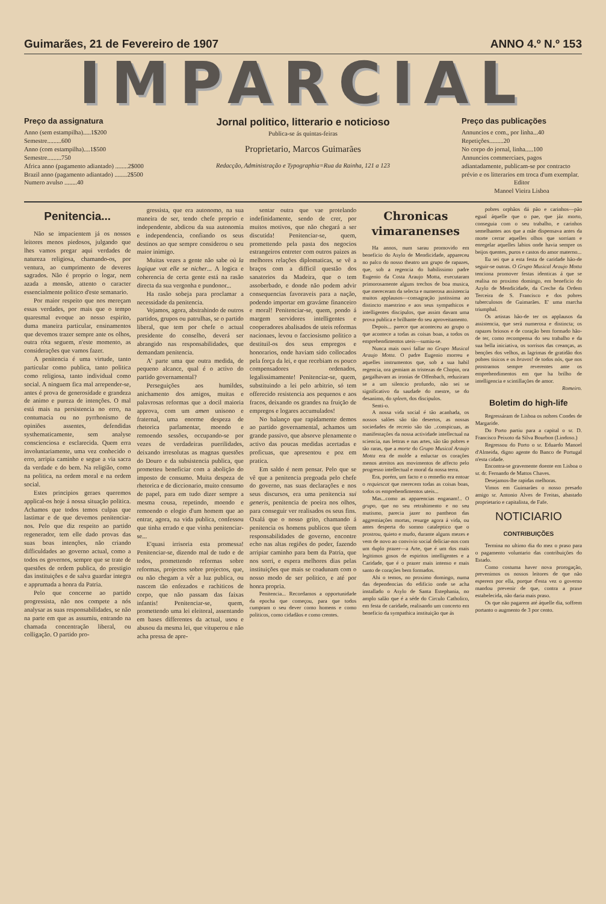Guimarães, 21 de Fevereiro de 1907 ANNO 4.º N.º 153
IMPARCIAL
Preço da assignatura
Anno (sem estampilha).....1$200
Semestre.........600
Anno (com estampilha)....1$500
Semestre.........750
Africa anno (pagamento adiantado) ........2$000
Brazil anno (pagamento adiantado) ........2$500
Numero avulso ........40
Jornal politico, litterario e noticioso
Publica-se ás quintas-feiras
Proprietario, Marcos Guimarães
Redacção, Administração e Typographia=Rua da Rainha, 121 a 123
Preço das publicações
Annuncios e com., por linha...40
Repetições.........20
No corpo do jornal, linha.....100
Annuncios commerciaes, pagos adiantadamente, publicam-se por contracto prévio e os litterarios em troca d'um exemplar.
Editor
Manoel Vieira Lisboa
Penitencia...
Não se impacientem já os nossos leitores menos piedosos, julgando que lhes vamos pregar aqui verdades de natureza religiosa, chamando-os, por ventura, ao cumprimento de deveres sagrados. Não é proprio o logar, nem azada a monsão, attento o caracter essencialmente politico d'este semanario.
Por maior respeito que nos mereçam essas verdades, por mais que o tempo quaresmal evoque ao nosso espirito, duma maneira particular, ensinamentos que devemos trazer sempre ante os olhos, outra róta seguem, n'este momento, as considerações que vamos fazer.
A penitencia é uma virtude, tanto particular como publica, tanto politica como religiosa, tanto individual como social. A ninguem fica mal arrepender-se, antes é prova de generosidade e grandeza de animo e pureza de intenções. O mal está mais na persistencia no erro, na contumacia ou no pyrrhonismo de opiniões assentes, defendidas systhematicamente, sem analyse conscienciosa e esclarecida. Quem erra involuntariamente, uma vez conhecido o erro, arripia caminho e segue a via sacra da verdade e do bem. Na religião, como na politica, na ordem moral e na ordem social.
Estes principios geraes queremos applical-os hoje á nossa situação politica. Achamos que todos temos culpas que lastimar e de que devemos penitenciar-nos. Pelo que diz respeito ao partido regenerador, tem elle dado provas das suas boas intenções, não criando difficuldades ao governo actual, como a todos os governos, sempre que se trate de questões de ordem publica, do prestigio das instituições e de salva guardar integra e apprumada a honra da Patria.
Pelo que concerne ao partido progressista, não nos compete a nós analysar as suas responsabilidades, se não na parte em que as assumiu, entrando na chamada concentração liberal, ou colligação. O partido pro-
gressista, que era autonomo, na sua maneira de ser, tendo chefe proprio e independente, abdicou da sua autonomia e independencia, confiando os seus destinos ao que sempre considerou o seu maior inimigo.
Muitas vezes a gente não sabe où la logique vat elle se nicher... A logica e coherencia de certa gente está na rasão directa da sua vergonha e pundonor...
Ha rasão sobeja para proclamar a necessidade da penitencia.
Vejamos, agora, abstrahindo de outros partidos, grupos ou patrulhas, se o partido liberal, que tem por chefe o actual presidente do conselho, deverá ser abrangido nas responsabilidades, que demandam penitencia.
A' parte uma que outra medida, de pequeno alcance, qual é o activo do partido governamental?
Perseguições aos humildes, anichamento dos amigos, muitas e palavrosas reformas que a docil maioria approva, com um amen unisono e fraternal, uma enorme despeza de rhetorica parlamentar, moendo e remoendo sessões, occupando-se por vezes de verdadeiras puerilidades, deixando irresolutas as magnas questões do Douro e da subsistencia publica, que prometteu beneficiar com a abolição do imposto de consumo. Muita despeza de rhetorica e de diccionario, muito consumo de papel, para em tudo dizer sempre a mesma cousa, repetindo, moendo e remoendo o elogio d'um homem que ao entrar, agora, na vida publica, confessou que tinha errado e que vinha penitenciar-se...
E'quasi irrisoria esta promessa! Penitenciar-se, dizendo mal de tudo e de todos, promettendo reformas sobre reformas, projectos sobre projectos, que, ou não chegam a vêr a luz publica, ou nascem tão enfezados e rachiticos de corpo, que não passam das faixas infantis! Penitenciar-se, quem, promettendo uma lei eleitoral, assentando em bases differentes da actual, usou e abusou da mesma lei, que vituperou e não acha pressa de apre-
sentar outra que vae protelando indefinidamente, sendo de crer, por muitos motivos, que não chegará a ser discutida! Penitenciar-se, quem, promettendo pela pasta dos negocios estrangeiros entreter com outros paizes as melhores relações diplomaticas, se vê a braços com a difficil questão dos sanatorios da Madeira, que o tem assoberbado, e donde não podem advir consequencias favoraveis para a nação, podendo importar em graváme financeiro e moral! Penitenciar-se, quem, pondo á margem servidores intelligentes e cooperadores abalisados de uteis reformas nacionaes, levou o facciosismo politico a destituil-os dos seus empregos e honorarios, onde haviam sido collocados pela força da lei, e que recebiam os pouco compensadores ordenados, legalissimamente! Penitenciar-se, quem, substituindo a lei pelo arbitrio, só tem offerecido resistencia aos pequenos e aos fracos, deixando os grandes na fruição de empregos e logares accumulados!
No balanço que rapidamente demos ao partido governamental, achamos um grande passivo, que absorve plenamente o activo das poucas medidas acertadas e proficuas, que apresentou e poz em pratica.
Em saldo é nem pensar. Pelo que se vê que a penitencia pregoada pelo chefe do governo, nas suas declarações e nos seus discursos, era uma penitencia sui generis, penitencia de poeira nos olhos, para conseguir ver realisados os seus fins. Oxalá que o nosso grito, chamando á penitencia os homens publicos que têem responsabilidades de governo, encontre echo nas altas regiões do poder, fazendo arripiar caminho para bem da Patria, que nos sorri, e espera melhores dias pelas instituições que mais se coadunam com o nosso modo de ser politico, e até por honra propria.
Penitencia... Recordamos a opportunidade da epocha que começou, para que todos cumpram o seu dever como homens e como politicos, como cidadãos e como crentes.
Chronicas vimaranenses
Ha annos, num sarau promovido em beneficio do Asylo de Mendicidade, appareceu no palco do nosso theatro um grupo de rapazes, que, sob a regencia do habilissimo padre Eugenio da Costa Araujo Motta, executaram primorosamente alguns trechos de boa musica, que mereceram da selecta e numerosa assistencia muitos applausos—consagração justissima ao distincto maestrino e aos seus sympathicos e intelligentes discipulos, que assim davam uma prova publica e brilhante do seu aproveitamento.
Depois... parece que aconteceu ao grupo o que acontece a todas as coisas boas, a todos os emprehendimentos uteis—sumiu-se.
Nunca mais ouvi fallar no Grupo Musical Araujo Motta. O padre Eugenio morreu e aquelles instrumentos que, sob a sua habil regencia, ora gemiam as tristezas de Chopin, ora gargalhavam as ironias de Offenbach, reduziram se a um silencio profundo, não sei se significativo da saudade do mestre, se do desanimo, do spleen, dos discipulos.
Senti-o.
A nossa vida social é tão acanhada, os nossos salões são tão desertos, as nossas sociedades de recreio são tão ..conspicuas, as manifestações da nossa actividade intellectual na sciencia, nas lettras e nas artes, são tão pobres e tão raras, que a morte do Grupo Musical Araujo Motta era de molde a enluctar os corações menos atreitos aos movimentos de affecto pelo progresso intellectual e moral da nossa terra.
Era, porém, um facto e o remedio era entoar o requiescat que merecem todas as coisas boas, todos os emprehendimentos uteis...
Mas...como as apparencias enganam!.. O grupo, que no seu retrahimento e no seu mutismo, parecia jazer no pantheon das aggremiações mortas, resurge agora á vida, ou antes desperta do somno cataleptico que o prostrou, quieto e mudo, durante alguns mezes e vem de novo ao convivio social deliciar-nos com um duplo prazer—a Arte, que é um dos mais legitimos gosos de espiritos intelligentes e a Caridade, que é o prazer mais intenso e mais santo de corações bem formados.
Ahi o temos, no proximo domingo, numa das dependencias do edificio onde se acha installado o Asylo de Santa Estephania, no amplo salão que é a séde do Circulo Catholico, em festa de caridade, realisando um concerto em beneficio da sympathica instituição que ás
pobres orphãos dá pão e carinhos—pão egual áquelle que o pae, que jáz morto, conseguia com o seu trabalho, e carinhos semelhantes aos que a mãe dispensava antes da morte cerrar aquelles olhos que sorriam e enregelar aquelles labios onde havia sempre os beijos quentes, puros e castos do amor materno...
Eu sei que a esta festa de caridade hão-de seguir-se outras. O Grupo Musical Araujo Motta tenciona promover festas identicas á que se realisa no proximo domingo, em beneficio do Azylo de Mendicidade, da Creche da Ordem Terceira de S. Francisco e dos pobres tuberculosos de Guimarães. E' uma marcha triumphal.
Os artistas hão-de ter os applausos da assistencia, que será numerosa e distincta; os rapazes briosos e de coração bem formado hão-de ter, como recompensa do seu trabalho e da sua bella iniciativa, os sorrisos das creanças, as benções dos velhos, as lagrimas de gratidão dos pobres tisicos e os bravos! de todos nós, que nos prostramos sempre reverentes ante os emprehendimentos em que ha brilho de intelligencia e scintillações de amor.
Romeiro.
Boletim do high-life
Regressáram de Lisboa os nobres Condes de Margaride.
Do Porto partiu para a capital o sr. D. Francisco Peixoto da Silva Bourbon (Lindoso.)
Regressou do Porto o sr. Eduardo Manoel d'Almeida, digno agente do Banco de Portugal n'esta cidade.
Encontra-se gravemente doente em Lisboa o sr. dr. Fernando de Mattos Chaves.
Desejamos-lhe rapidas melhoras.
Vimos em Guimarães o nosso presado amigo sr. Antonio Alves de Freitas, abastado proprietario e capitalista, de Fafe.
NOTICIARIO
CONTRIBUIÇÕES
Termina no ultimo dia do mez o praso para o pagamento voluntario das contribuições do Estado.
Como costuma haver nova prorogação, prevenimos os nossos leitores de que não esperem por ella, porque d'esta vez o governo mandou prevenir de que, contra a praxe estabelecida, não daria mais praso.
Os que não pagarem até áquelle dia, soffrem portanto o augmento de 3 por cento.